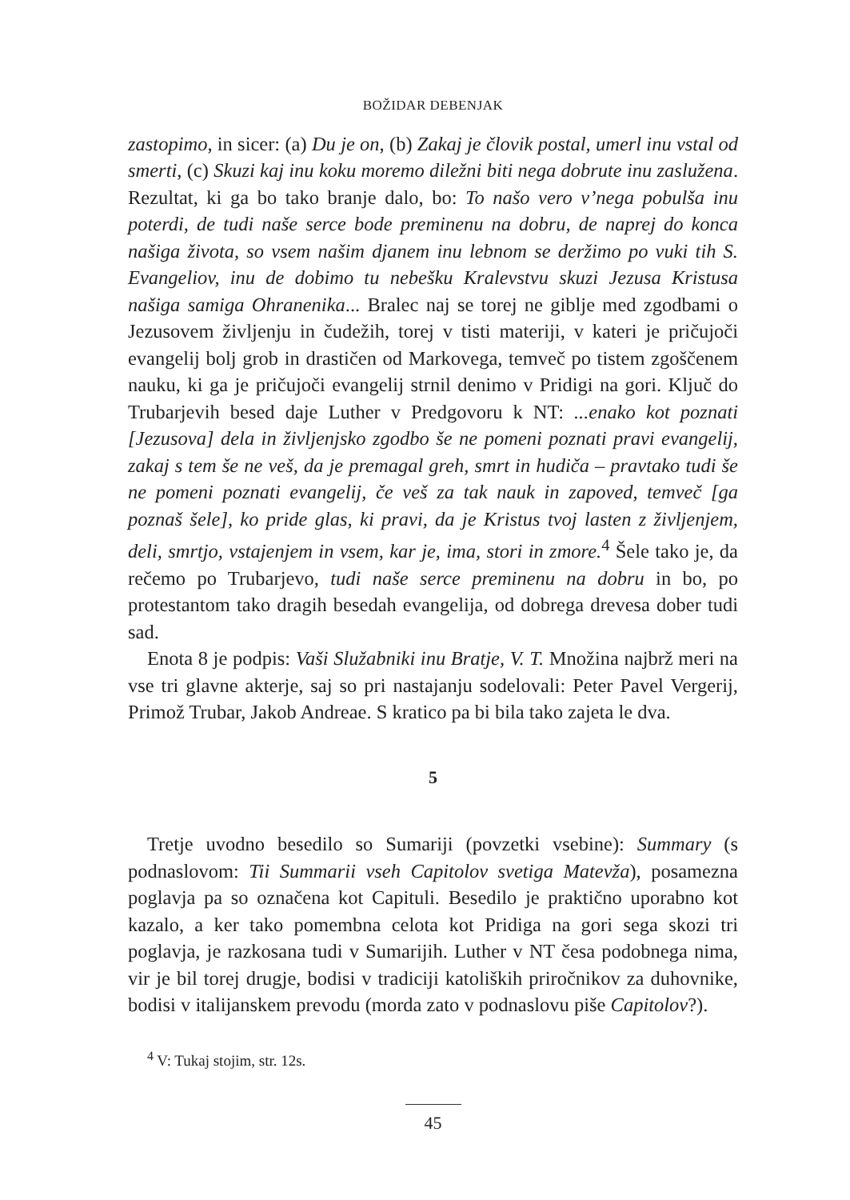BOŽIDAR DEBENJAK
zastopimo, in sicer: (a) Du je on, (b) Zakaj je človik postal, umerl inu vstal od smerti, (c) Skuzi kaj inu koku moremo diležni biti nega dobrute inu zaslužena. Rezultat, ki ga bo tako branje dalo, bo: To našo vero v’nega pobulša inu poterdi, de tudi naše serce bode preminenu na dobru, de naprej do konca našiga života, so vsem našim djanem inu lebnom se deržimo po vuki tih S. Evangeliov, inu de dobimo tu nebešku Kralevstvu skuzi Jezusa Kristusa našiga samiga Ohranenika... Bralec naj se torej ne giblje med zgodbami o Jezusovem življenju in čudežih, torej v tisti materiji, v kateri je pričujoči evangelij bolj grob in drastičen od Markovega, temveč po tistem zgoščenem nauku, ki ga je pričujoči evangelij strnil denimo v Pridigi na gori. Ključ do Trubarjevih besed daje Luther v Predgovoru k NT: ...enako kot poznati [Jezusova] dela in življenjsko zgodbo še ne pomeni poznati pravi evangelij, zakaj s tem še ne veš, da je premagal greh, smrt in hudiča – pravtako tudi še ne pomeni poznati evangelij, če veš za tak nauk in zapoved, temveč [ga poznaš šele], ko pride glas, ki pravi, da je Kristus tvoj lasten z življenjem, deli, smrtjo, vstajenjem in vsem, kar je, ima, stori in zmore.<sup>4</sup> Šele tako je, da rečemo po Trubarjevo, tudi naše serce preminenu na dobru in bo, po protestantom tako dragih besedah evangelija, od dobrega drevesa dober tudi sad.
Enota 8 je podpis: Vaši Služabniki inu Bratje, V. T. Množina najbrž meri na vse tri glavne akterje, saj so pri nastajanju sodelovali: Peter Pavel Vergerij, Primož Trubar, Jakob Andreae. S kratico pa bi bila tako zajeta le dva.
5
Tretje uvodno besedilo so Sumariji (povzetki vsebine): Summary (s podnaslovom: Tii Summarii vseh Capitolov svetiga Matevža), posamezna poglavja pa so označena kot Capituli. Besedilo je praktično uporabno kot kazalo, a ker tako pomembna celota kot Pridiga na gori sega skozi tri poglavja, je razkosana tudi v Sumarijih. Luther v NT česa podobnega nima, vir je bil torej drugje, bodisi v tradiciji katoliških priročnikov za duhovnike, bodisi v italijanskem prevodu (morda zato v podnaslovu piše Capitolov?).
<sup>4</sup> V: Tukaj stojim, str. 12s.
45